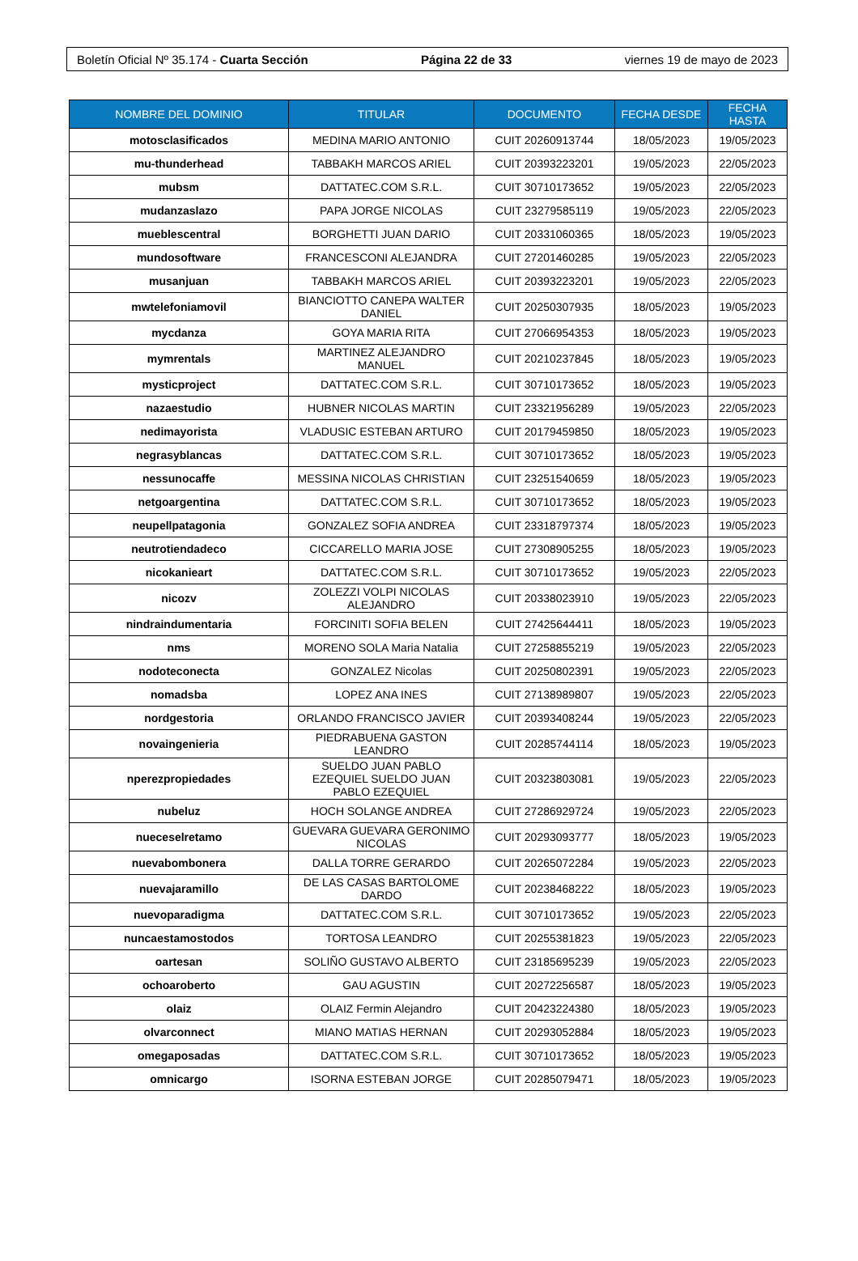Boletín Oficial Nº 35.174 - Cuarta Sección Página 22 de 33 viernes 19 de mayo de 2023
| NOMBRE DEL DOMINIO | TITULAR | DOCUMENTO | FECHA DESDE | FECHA HASTA |
| --- | --- | --- | --- | --- |
| motosclasificados | MEDINA MARIO ANTONIO | CUIT 20260913744 | 18/05/2023 | 19/05/2023 |
| mu-thunderhead | TABBAKH MARCOS ARIEL | CUIT 20393223201 | 19/05/2023 | 22/05/2023 |
| mubsm | DATTATEC.COM S.R.L. | CUIT 30710173652 | 19/05/2023 | 22/05/2023 |
| mudanzaslazo | PAPA JORGE NICOLAS | CUIT 23279585119 | 19/05/2023 | 22/05/2023 |
| mueblescentral | BORGHETTI JUAN DARIO | CUIT 20331060365 | 18/05/2023 | 19/05/2023 |
| mundosoftware | FRANCESCONI ALEJANDRA | CUIT 27201460285 | 19/05/2023 | 22/05/2023 |
| musanjuan | TABBAKH MARCOS ARIEL | CUIT 20393223201 | 19/05/2023 | 22/05/2023 |
| mwtelefoniamovil | BIANCIOTTO CANEPA WALTER DANIEL | CUIT 20250307935 | 18/05/2023 | 19/05/2023 |
| mycdanza | GOYA MARIA RITA | CUIT 27066954353 | 18/05/2023 | 19/05/2023 |
| mymrentals | MARTINEZ ALEJANDRO MANUEL | CUIT 20210237845 | 18/05/2023 | 19/05/2023 |
| mysticproject | DATTATEC.COM S.R.L. | CUIT 30710173652 | 18/05/2023 | 19/05/2023 |
| nazaestudio | HUBNER NICOLAS MARTIN | CUIT 23321956289 | 19/05/2023 | 22/05/2023 |
| nedimayorista | VLADUSIC ESTEBAN ARTURO | CUIT 20179459850 | 18/05/2023 | 19/05/2023 |
| negrasyblancas | DATTATEC.COM S.R.L. | CUIT 30710173652 | 18/05/2023 | 19/05/2023 |
| nessunocaffe | MESSINA NICOLAS CHRISTIAN | CUIT 23251540659 | 18/05/2023 | 19/05/2023 |
| netgoargentina | DATTATEC.COM S.R.L. | CUIT 30710173652 | 18/05/2023 | 19/05/2023 |
| neupellpatagonia | GONZALEZ SOFIA ANDREA | CUIT 23318797374 | 18/05/2023 | 19/05/2023 |
| neutrotiendadeco | CICCARELLO MARIA JOSE | CUIT 27308905255 | 18/05/2023 | 19/05/2023 |
| nicokanieart | DATTATEC.COM S.R.L. | CUIT 30710173652 | 19/05/2023 | 22/05/2023 |
| nicozv | ZOLEZZI VOLPI NICOLAS ALEJANDRO | CUIT 20338023910 | 19/05/2023 | 22/05/2023 |
| nindraindumentaria | FORCINITI SOFIA BELEN | CUIT 27425644411 | 18/05/2023 | 19/05/2023 |
| nms | MORENO SOLA Maria Natalia | CUIT 27258855219 | 19/05/2023 | 22/05/2023 |
| nodoteconecta | GONZALEZ Nicolas | CUIT 20250802391 | 19/05/2023 | 22/05/2023 |
| nomadsba | LOPEZ ANA INES | CUIT 27138989807 | 19/05/2023 | 22/05/2023 |
| nordgestoria | ORLANDO FRANCISCO JAVIER | CUIT 20393408244 | 19/05/2023 | 22/05/2023 |
| novaingenieria | PIEDRABUENA GASTON LEANDRO | CUIT 20285744114 | 18/05/2023 | 19/05/2023 |
| nperezpropiedades | SUELDO JUAN PABLO EZEQUIEL SUELDO JUAN PABLO EZEQUIEL | CUIT 20323803081 | 19/05/2023 | 22/05/2023 |
| nubeluz | HOCH SOLANGE ANDREA | CUIT 27286929724 | 19/05/2023 | 22/05/2023 |
| nueceselretamo | GUEVARA GUEVARA GERONIMO NICOLAS | CUIT 20293093777 | 18/05/2023 | 19/05/2023 |
| nuevabombonera | DALLA TORRE GERARDO | CUIT 20265072284 | 19/05/2023 | 22/05/2023 |
| nuevajaramillo | DE LAS CASAS BARTOLOME DARDO | CUIT 20238468222 | 18/05/2023 | 19/05/2023 |
| nuevoparadigma | DATTATEC.COM S.R.L. | CUIT 30710173652 | 19/05/2023 | 22/05/2023 |
| nuncaestamostodos | TORTOSA LEANDRO | CUIT 20255381823 | 19/05/2023 | 22/05/2023 |
| oartesan | SOLIÑO GUSTAVO ALBERTO | CUIT 23185695239 | 19/05/2023 | 22/05/2023 |
| ochoaroberto | GAU AGUSTIN | CUIT 20272256587 | 18/05/2023 | 19/05/2023 |
| olaiz | OLAIZ Fermin Alejandro | CUIT 20423224380 | 18/05/2023 | 19/05/2023 |
| olvarconnect | MIANO MATIAS HERNAN | CUIT 20293052884 | 18/05/2023 | 19/05/2023 |
| omegaposadas | DATTATEC.COM S.R.L. | CUIT 30710173652 | 18/05/2023 | 19/05/2023 |
| omnicargo | ISORNA ESTEBAN JORGE | CUIT 20285079471 | 18/05/2023 | 19/05/2023 |